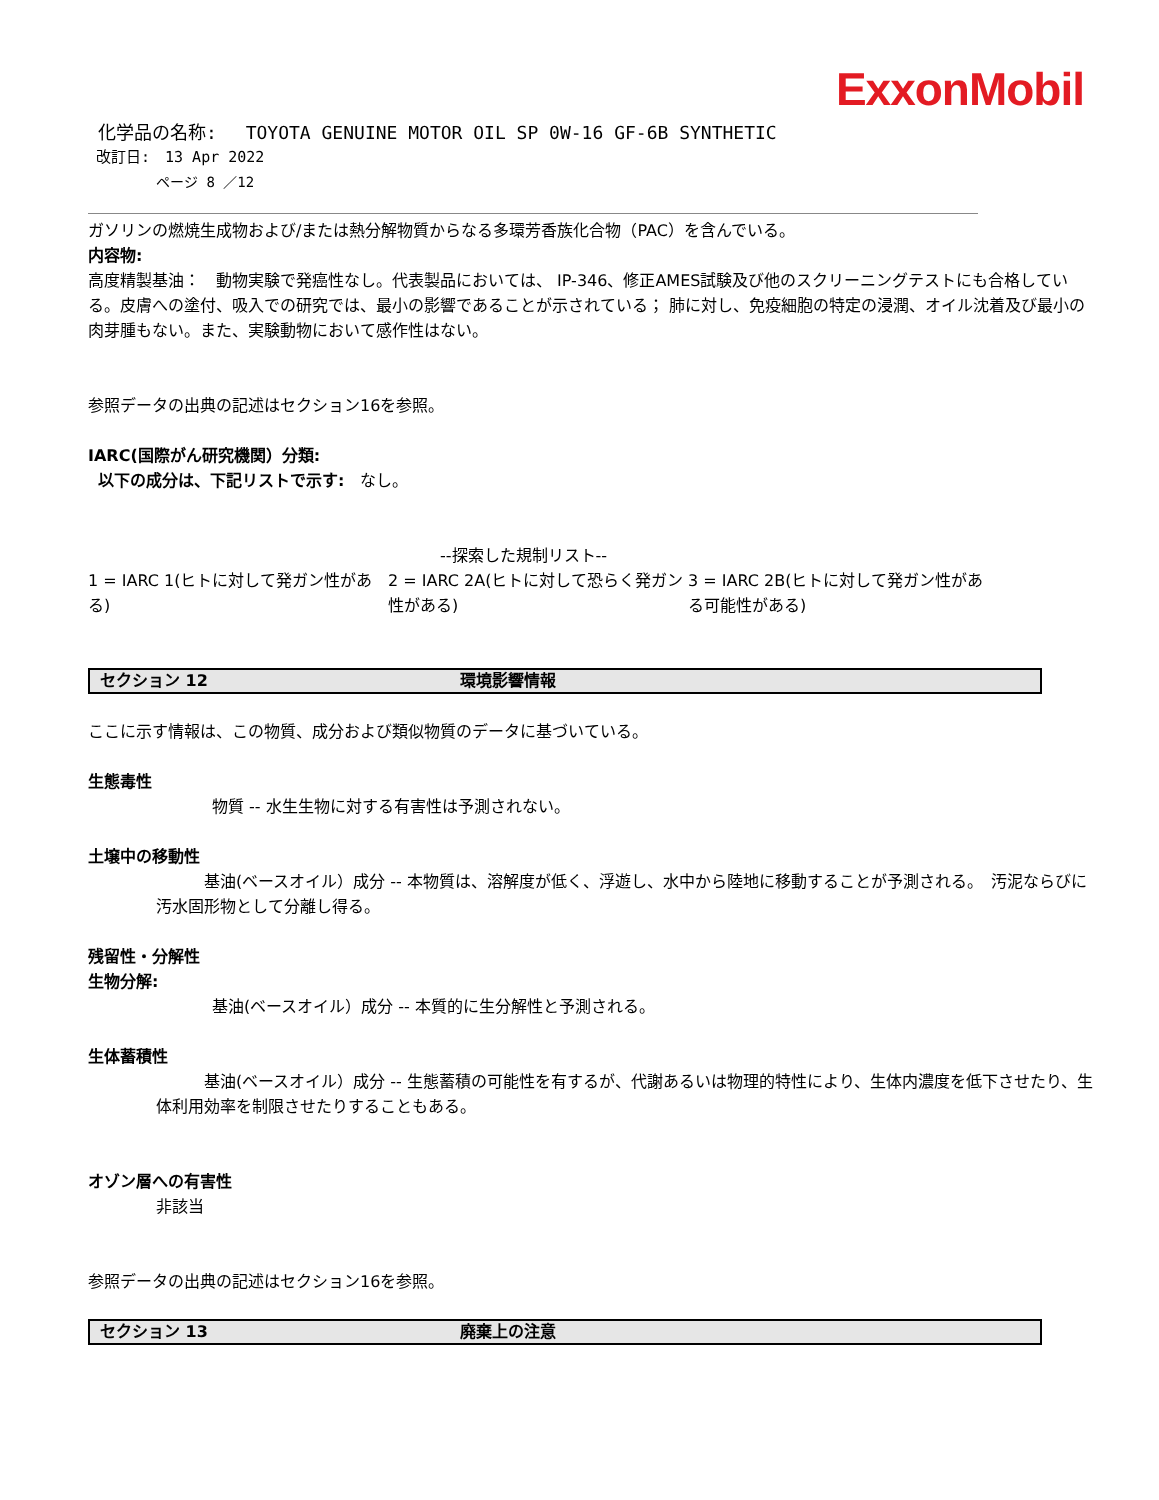ExxonMobil
化学品の名称:　 TOYOTA GENUINE MOTOR OIL SP 0W-16 GF-6B SYNTHETIC
改訂日:　13 Apr 2022
ページ 8 ／12
ガソリンの燃焼生成物および/または熱分解物質からなる多環芳香族化合物（PAC）を含んでいる。
内容物:
高度精製基油：　動物実験で発癌性なし。代表製品においては、 IP-346、修正AMES試験及び他のスクリーニングテストにも合格している。皮膚への塗付、吸入での研究では、最小の影響であることが示されている； 肺に対し、免疫細胞の特定の浸潤、オイル沈着及び最小の肉芽腫もない。また、実験動物において感作性はない。
参照データの出典の記述はセクション16を参照。
IARC(国際がん研究機関）分類:
以下の成分は、下記リストで示す:　なし。
--探索した規制リスト--
| 1 = IARC 1(ヒトに対して発ガン性がある) | 2 = IARC 2A(ヒトに対して恐らく発ガン性がある) | 3 = IARC 2B(ヒトに対して発ガン性がある可能性がある) |
セクション 12 環境影響情報
ここに示す情報は、この物質、成分および類似物質のデータに基づいている。
生態毒性
物質 -- 水生生物に対する有害性は予測されない。
土壌中の移動性
　　　基油(ベースオイル）成分 -- 本物質は、溶解度が低く、浮遊し、水中から陸地に移動することが予測される。　汚泥ならびに汚水固形物として分離し得る。
残留性・分解性
生物分解:
基油(ベースオイル）成分 -- 本質的に生分解性と予測される。
生体蓄積性
　　　基油(ベースオイル）成分 -- 生態蓄積の可能性を有するが、代謝あるいは物理的特性により、生体内濃度を低下させたり、生体利用効率を制限させたりすることもある。
オゾン層への有害性
非該当
参照データの出典の記述はセクション16を参照。
セクション 13 廃棄上の注意